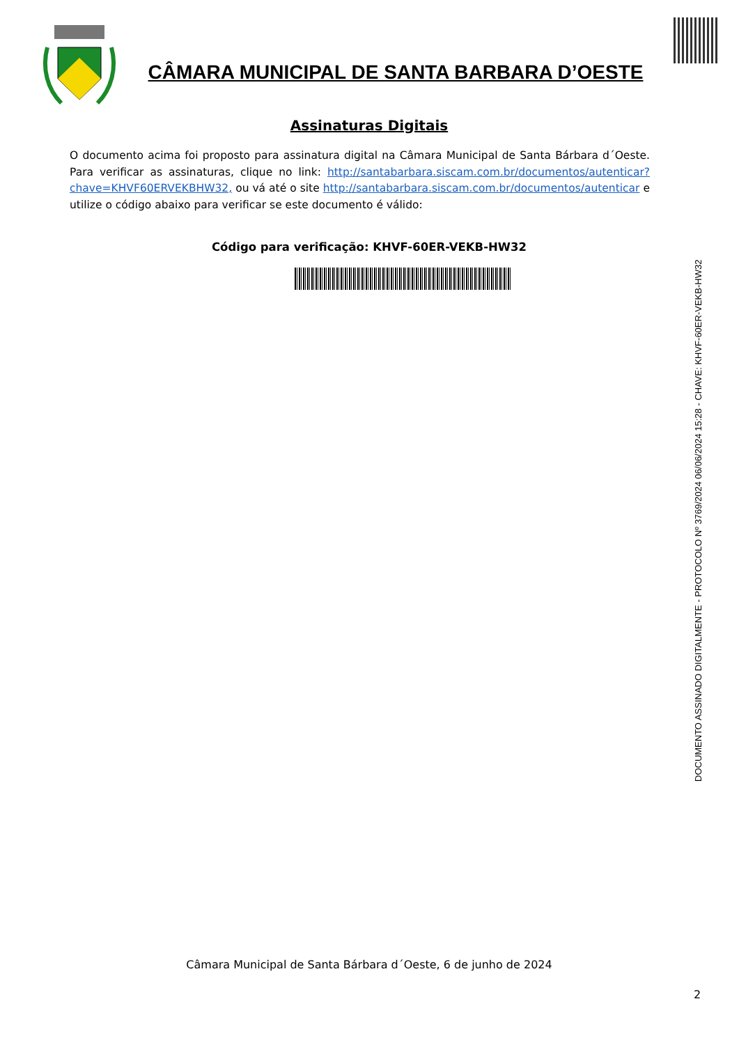CÂMARA MUNICIPAL DE SANTA BARBARA D’OESTE
Assinaturas Digitais
O documento acima foi proposto para assinatura digital na Câmara Municipal de Santa Bárbara d´Oeste. Para verificar as assinaturas, clique no link: http://santabarbara.siscam.com.br/documentos/autenticar?chave=KHVF60ERVEKBHW32, ou vá até o site http://santabarbara.siscam.com.br/documentos/autenticar e utilize o código abaixo para verificar se este documento é válido:
Código para verificação: KHVF-60ER-VEKB-HW32
DOCUMENTO ASSINADO DIGITALMENTE - PROTOCOLO Nº 3769/2024 06/06/2024 15:28 - CHAVE: KHVF-60ER-VEKB-HW32
Câmara Municipal de Santa Bárbara d´Oeste, 6 de junho de 2024
2